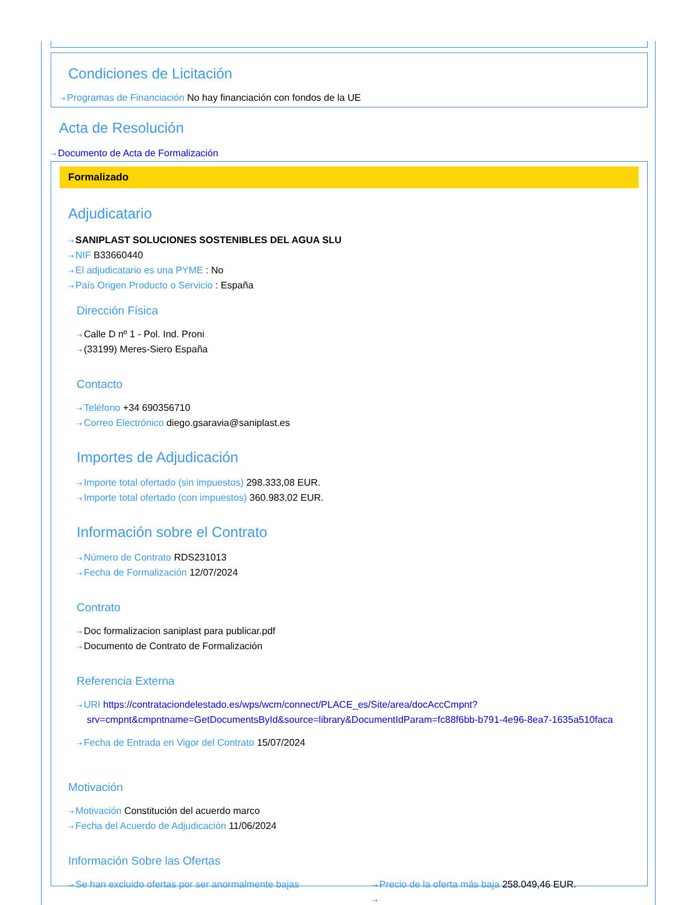Condiciones de Licitación
⇢ Programas de Financiación No hay financiación con fondos de la UE
Acta de Resolución
⇢ Documento de Acta de Formalización
Formalizado
Adjudicatario
⇢ SANIPLAST SOLUCIONES SOSTENIBLES DEL AGUA SLU
⇢ NIF B33660440
⇢ El adjudicatario es una PYME : No
⇢ País Origen Producto o Servicio : España
Dirección Física
⇢ Calle D nº 1 - Pol. Ind. Proni
⇢ (33199) Meres-Siero España
Contacto
⇢ Teléfono +34 690356710
⇢ Correo Electrónico diego.gsaravia@saniplast.es
Importes de Adjudicación
⇢ Importe total ofertado (sin impuestos) 298.333,08 EUR.
⇢ Importe total ofertado (con impuestos) 360.983,02 EUR.
Información sobre el Contrato
⇢ Número de Contrato RDS231013
⇢ Fecha de Formalización 12/07/2024
Contrato
⇢ Doc formalizacion saniplast para publicar.pdf
⇢ Documento de Contrato de Formalización
Referencia Externa
⇢ URI https://contrataciondelestado.es/wps/wcm/connect/PLACE_es/Site/area/docAccCmpnt?srv=cmpnt&cmpntname=GetDocumentsById&source=library&DocumentIdParam=fc88f6bb-b791-4e96-8ea7-1635a510faca
⇢ Fecha de Entrada en Vigor del Contrato 15/07/2024
Motivación
⇢ Motivación Constitución del acuerdo marco
⇢ Fecha del Acuerdo de Adjudicación 11/06/2024
Información Sobre las Ofertas
⇢ Se han excluido ofertas por ser anormalmente bajas
⇢ Precio de la oferta más baja 258.049,46 EUR.
⇢